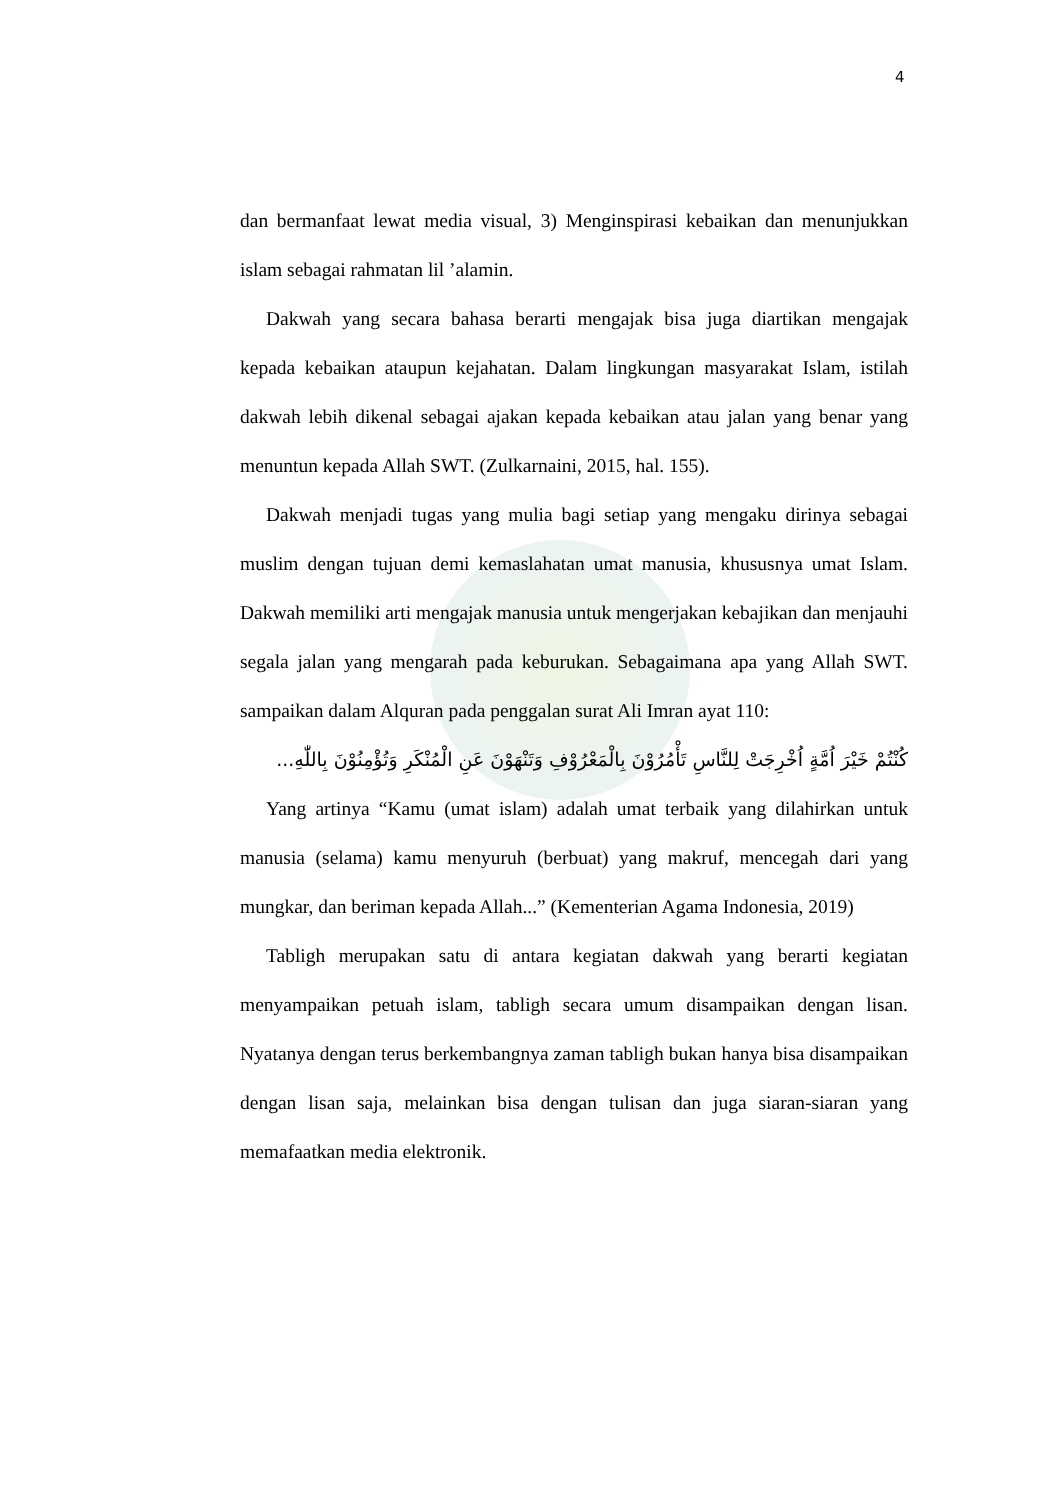4
dan bermanfaat lewat media visual, 3) Menginspirasi kebaikan dan menunjukkan islam sebagai rahmatan lil ’alamin.
Dakwah yang secara bahasa berarti mengajak bisa juga diartikan mengajak kepada kebaikan ataupun kejahatan. Dalam lingkungan masyarakat Islam, istilah dakwah lebih dikenal sebagai ajakan kepada kebaikan atau jalan yang benar yang menuntun kepada Allah SWT. (Zulkarnaini, 2015, hal. 155).
Dakwah menjadi tugas yang mulia bagi setiap yang mengaku dirinya sebagai muslim dengan tujuan demi kemaslahatan umat manusia, khususnya umat Islam. Dakwah memiliki arti mengajak manusia untuk mengerjakan kebajikan dan menjauhi segala jalan yang mengarah pada keburukan. Sebagaimana apa yang Allah SWT. sampaikan dalam Alquran pada penggalan surat Ali Imran ayat 110:
كُنْتُمْ خَيْرَ اُمَّةٍ اُخْرِجَتْ لِلنَّاسِ تَأْمُرُوْنَ بِالْمَعْرُوْفِ وَتَنْهَوْنَ عَنِ الْمُنْكَرِ وَتُؤْمِنُوْنَ بِاللّٰهِ...
Yang artinya “Kamu (umat islam) adalah umat terbaik yang dilahirkan untuk manusia (selama) kamu menyuruh (berbuat) yang makruf, mencegah dari yang mungkar, dan beriman kepada Allah...” (Kementerian Agama Indonesia, 2019)
Tabligh merupakan satu di antara kegiatan dakwah yang berarti kegiatan menyampaikan petuah islam, tabligh secara umum disampaikan dengan lisan. Nyatanya dengan terus berkembangnya zaman tabligh bukan hanya bisa disampaikan dengan lisan saja, melainkan bisa dengan tulisan dan juga siaran-siaran yang memafaatkan media elektronik.